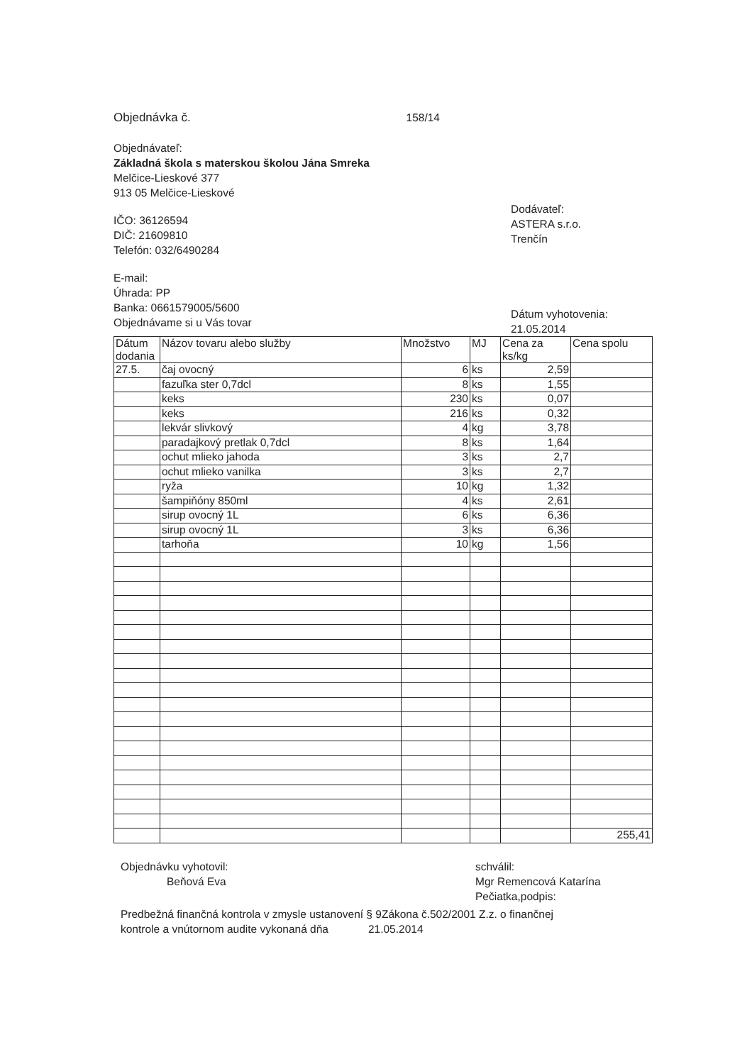Objednávka č. 158/14
Objednávateľ:
Základná škola s materskou školou Jána Smreka
Melčice-Lieskové 377
913 05 Melčice-Lieskové
IČO: 36126594
DIČ: 21609810
Telefón: 032/6490284
E-mail:
Úhrada: PP
Banka: 0661579005/5600
Objednávame si u Vás tovar
Dodávateľ:
ASTERA s.r.o.
Trenčín
Dátum vyhotovenia:
21.05.2014
| Dátum dodania | Názov tovaru alebo služby | Množstvo | MJ | Cena za ks/kg | Cena spolu |
| --- | --- | --- | --- | --- | --- |
| 27.5. | čaj ovocný | 6 | ks | 2,59 | |
| | fazuľka ster 0,7dcl | 8 | ks | 1,55 | |
| | keks | 230 | ks | 0,07 | |
| | keks | 216 | ks | 0,32 | |
| | lekvár slivkový | 4 | kg | 3,78 | |
| | paradajkový pretlak 0,7dcl | 8 | ks | 1,64 | |
| | ochut mlieko jahoda | 3 | ks | 2,7 | |
| | ochut mlieko vanilka | 3 | ks | 2,7 | |
| | ryža | 10 | kg | 1,32 | |
| | šampiňóny 850ml | 4 | ks | 2,61 | |
| | sirup ovocný 1L | 6 | ks | 6,36 | |
| | sirup ovocný 1L | 3 | ks | 6,36 | |
| | tarhoňa | 10 | kg | 1,56 | |
| | | | | | 255,41 |
Objednávku vyhotovil:
Beňová Eva
schválil:
Mgr Remencová Katarína
Pečiatka,podpis:
Predbežná finančná kontrola v zmysle ustanovení § 9Zákona č.502/2001 Z.z. o finančnej
kontrole a vnútornom audite vykonaná dňa 21.05.2014